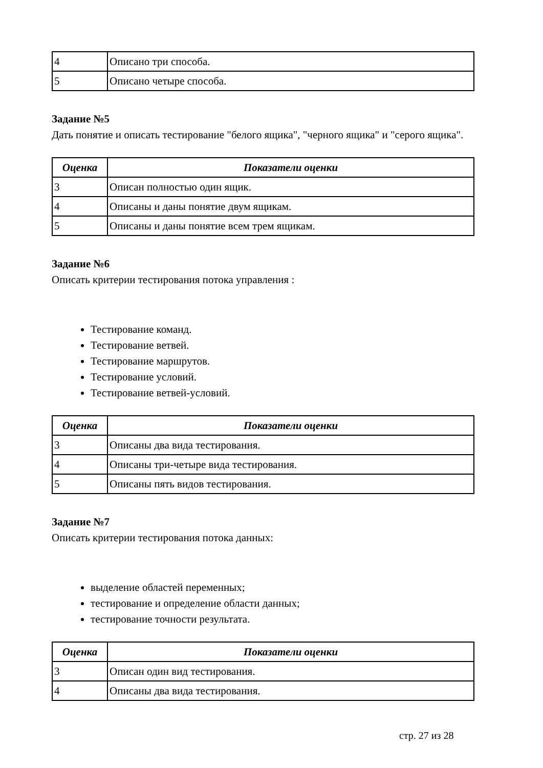| 4 | Описано три способа. |
| 5 | Описано четыре способа. |
Задание №5
Дать понятие и описать тестирование "белого ящика", "черного ящика" и "серого ящика".
| Оценка | Показатели оценки |
| --- | --- |
| 3 | Описан полностью один ящик. |
| 4 | Описаны и даны понятие двум ящикам. |
| 5 | Описаны и даны понятие всем трем ящикам. |
Задание №6
Описать критерии тестирования потока управления :
Тестирование команд.
Тестирование ветвей.
Тестирование маршрутов.
Тестирование условий.
Тестирование ветвей-условий.
| Оценка | Показатели оценки |
| --- | --- |
| 3 | Описаны два вида тестирования. |
| 4 | Описаны три-четыре вида тестирования. |
| 5 | Описаны пять видов тестирования. |
Задание №7
Описать критерии тестирования потока данных:
выделение областей переменных;
тестирование и определение области данных;
тестирование точности результата.
| Оценка | Показатели оценки |
| --- | --- |
| 3 | Описан один вид тестирования. |
| 4 | Описаны два вида тестирования. |
стр. 27 из 28